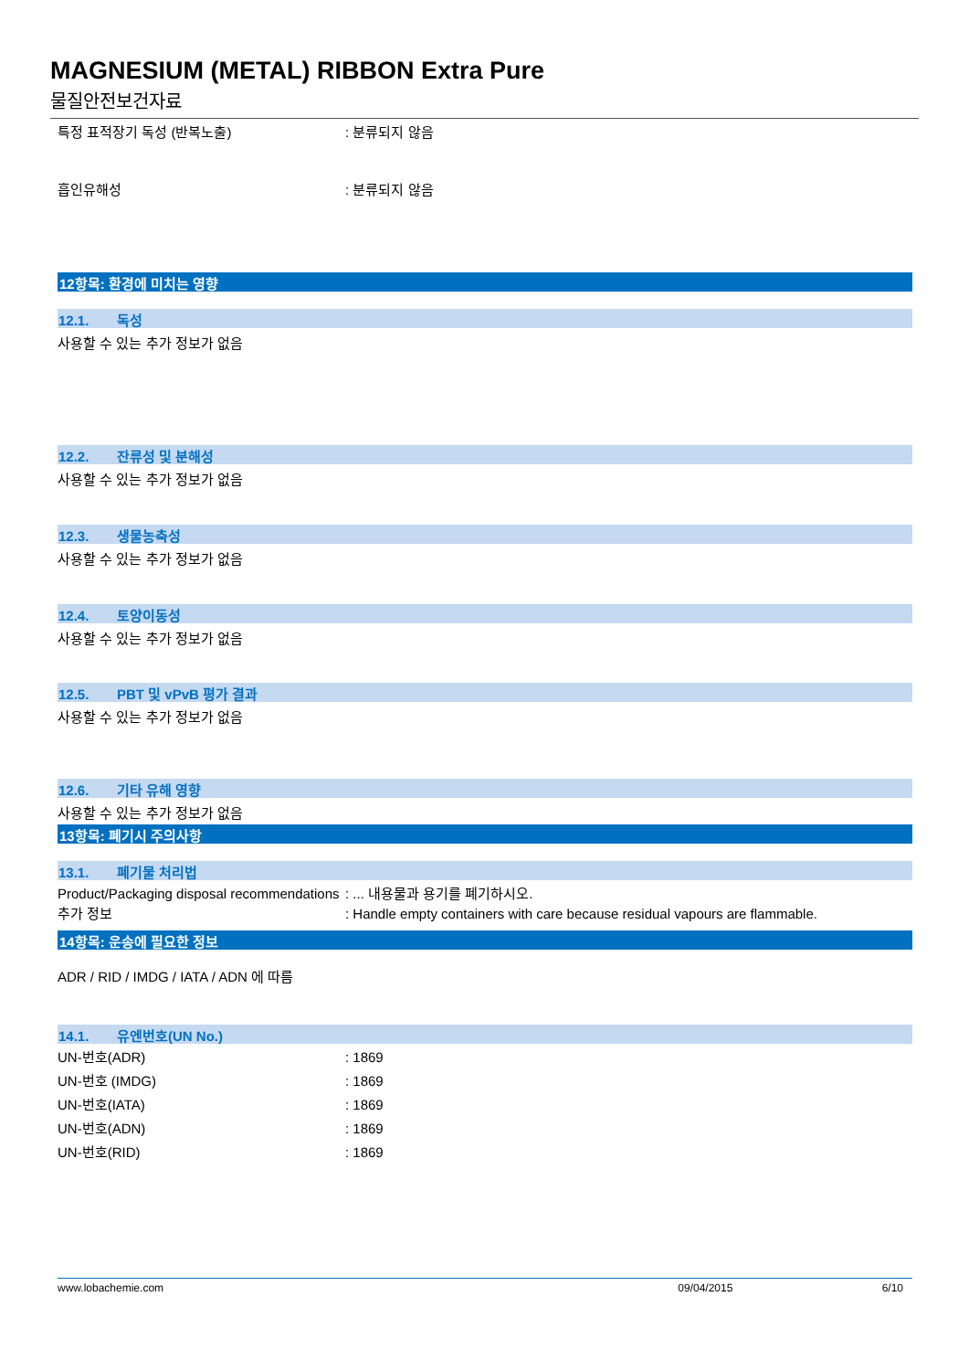MAGNESIUM (METAL) RIBBON Extra Pure
물질안전보건자료
특정 표적장기 독성 (반복노출) : 분류되지 않음
흡인유해성 : 분류되지 않음
12항목: 환경에 미치는 영향
12.1. 독성
사용할 수 있는 추가 정보가 없음
12.2. 잔류성 및 분해성
사용할 수 있는 추가 정보가 없음
12.3. 생물농축성
사용할 수 있는 추가 정보가 없음
12.4. 토양이동성
사용할 수 있는 추가 정보가 없음
12.5. PBT 및 vPvB 평가 결과
사용할 수 있는 추가 정보가 없음
12.6. 기타 유해 영향
사용할 수 있는 추가 정보가 없음
13항목: 폐기시 주의사항
13.1. 폐기물 처리법
Product/Packaging disposal recommendations
: ... 내용물과 용기를 폐기하시오.
추가 정보 : Handle empty containers with care because residual vapours are flammable.
14항목: 운송에 필요한 정보
ADR / RID / IMDG / IATA / ADN 에 따름
14.1. 유엔번호(UN No.)
UN-번호(ADR) : 1869
UN-번호 (IMDG) : 1869
UN-번호(IATA) : 1869
UN-번호(ADN) : 1869
UN-번호(RID) : 1869
www.lobachemie.com 09/04/2015 6/10